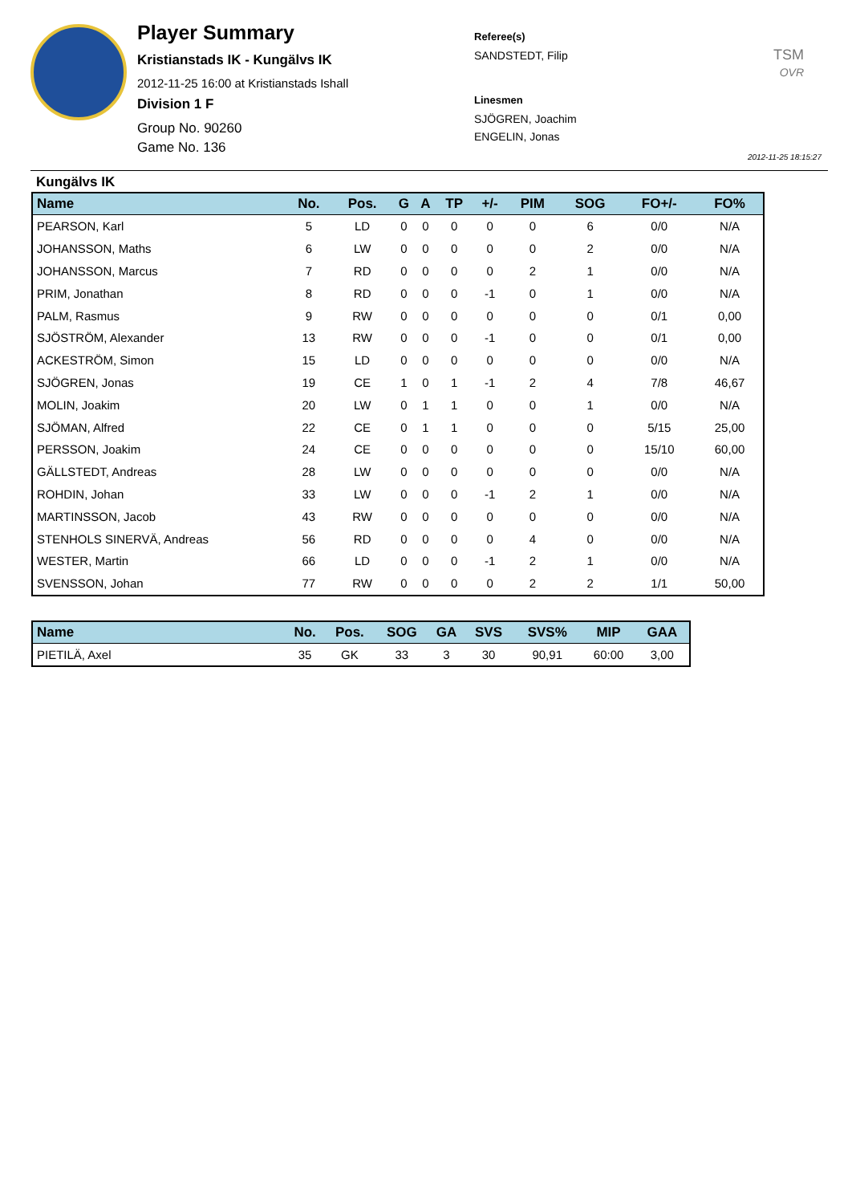Player Summary
Kristianstads IK - Kungälvs IK
2012-11-25 16:00 at Kristianstads Ishall
Division 1 F
Group No. 90260
Game No. 136
Referee(s)
SANDSTEDT, Filip
Linesmen
SJÖGREN, Joachim
ENGELIN, Jonas
TSM
OVR
2012-11-25 18:15:27
Kungälvs IK
| Name | No. | Pos. | G | A | TP | +/- | PIM | SOG | FO+/- | FO% |
| --- | --- | --- | --- | --- | --- | --- | --- | --- | --- | --- |
| PEARSON, Karl | 5 | LD | 0 | 0 | 0 | 0 | 0 | 6 | 0/0 | N/A |
| JOHANSSON, Maths | 6 | LW | 0 | 0 | 0 | 0 | 0 | 2 | 0/0 | N/A |
| JOHANSSON, Marcus | 7 | RD | 0 | 0 | 0 | 0 | 2 | 1 | 0/0 | N/A |
| PRIM, Jonathan | 8 | RD | 0 | 0 | 0 | -1 | 0 | 1 | 0/0 | N/A |
| PALM, Rasmus | 9 | RW | 0 | 0 | 0 | 0 | 0 | 0 | 0/1 | 0,00 |
| SJÖSTRÖM, Alexander | 13 | RW | 0 | 0 | 0 | -1 | 0 | 0 | 0/1 | 0,00 |
| ACKESTRÖM, Simon | 15 | LD | 0 | 0 | 0 | 0 | 0 | 0 | 0/0 | N/A |
| SJÖGREN, Jonas | 19 | CE | 1 | 0 | 1 | -1 | 2 | 4 | 7/8 | 46,67 |
| MOLIN, Joakim | 20 | LW | 0 | 1 | 1 | 0 | 0 | 1 | 0/0 | N/A |
| SJÖMAN, Alfred | 22 | CE | 0 | 1 | 1 | 0 | 0 | 0 | 5/15 | 25,00 |
| PERSSON, Joakim | 24 | CE | 0 | 0 | 0 | 0 | 0 | 0 | 15/10 | 60,00 |
| GÄLLSTEDT, Andreas | 28 | LW | 0 | 0 | 0 | 0 | 0 | 0 | 0/0 | N/A |
| ROHDIN, Johan | 33 | LW | 0 | 0 | 0 | -1 | 2 | 1 | 0/0 | N/A |
| MARTINSSON, Jacob | 43 | RW | 0 | 0 | 0 | 0 | 0 | 0 | 0/0 | N/A |
| STENHOLS SINERVÄ, Andreas | 56 | RD | 0 | 0 | 0 | 0 | 4 | 0 | 0/0 | N/A |
| WESTER, Martin | 66 | LD | 0 | 0 | 0 | -1 | 2 | 1 | 0/0 | N/A |
| SVENSSON, Johan | 77 | RW | 0 | 0 | 0 | 0 | 2 | 2 | 1/1 | 50,00 |
| Name | No. | Pos. | SOG | GA | SVS | SVS% | MIP | GAA |
| --- | --- | --- | --- | --- | --- | --- | --- | --- |
| PIETILÄ, Axel | 35 | GK | 33 | 3 | 30 | 90,91 | 60:00 | 3,00 |